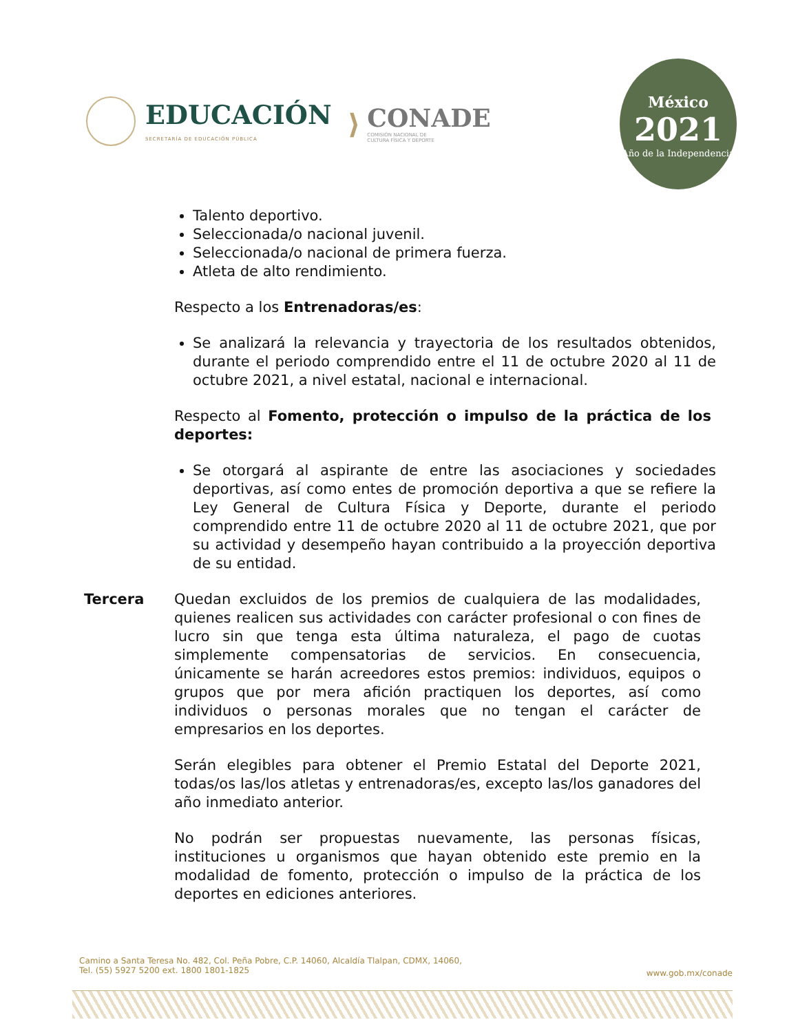EDUCACIÓN
SECRETARÍA DE EDUCACIÓN PÚBLICA
⟩
CONADE
COMISIÓN NACIONAL DE
CULTURA FÍSICA Y DEPORTE
México
2021
Año de la Independencia
Talento deportivo.
Seleccionada/o nacional juvenil.
Seleccionada/o nacional de primera fuerza.
Atleta de alto rendimiento.
Respecto a los Entrenadoras/es:
Se analizará la relevancia y trayectoria de los resultados obtenidos, durante el periodo comprendido entre el 11 de octubre 2020 al 11 de octubre 2021, a nivel estatal, nacional e internacional.
Respecto al Fomento, protección o impulso de la práctica de los deportes:
Se otorgará al aspirante de entre las asociaciones y sociedades deportivas, así como entes de promoción deportiva a que se refiere la Ley General de Cultura Física y Deporte, durante el periodo comprendido entre 11 de octubre 2020 al 11 de octubre 2021, que por su actividad y desempeño hayan contribuido a la proyección deportiva de su entidad.
Tercera Quedan excluidos de los premios de cualquiera de las modalidades, quienes realicen sus actividades con carácter profesional o con fines de lucro sin que tenga esta última naturaleza, el pago de cuotas simplemente compensatorias de servicios. En consecuencia, únicamente se harán acreedores estos premios: individuos, equipos o grupos que por mera afición practiquen los deportes, así como individuos o personas morales que no tengan el carácter de empresarios en los deportes.
Serán elegibles para obtener el Premio Estatal del Deporte 2021, todas/os las/los atletas y entrenadoras/es, excepto las/los ganadores del año inmediato anterior.
No podrán ser propuestas nuevamente, las personas físicas, instituciones u organismos que hayan obtenido este premio en la modalidad de fomento, protección o impulso de la práctica de los deportes en ediciones anteriores.
Camino a Santa Teresa No. 482, Col. Peña Pobre, C.P. 14060, Alcaldía Tlalpan, CDMX, 14060,
Tel. (55) 5927 5200 ext. 1800 1801-1825
www.gob.mx/conade